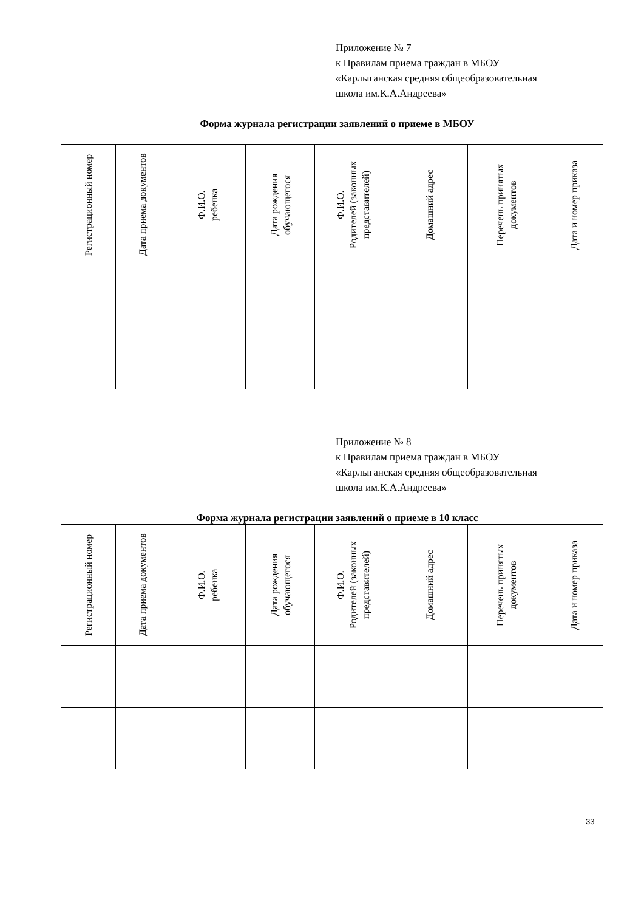Приложение № 7
к Правилам приема граждан в МБОУ
«Карлыганская средняя общеобразовательная
школа им.К.А.Андреева»
Форма журнала регистрации заявлений о приеме в МБОУ
| Регистрационный номер | Дата приема документов | Ф.И.О. ребенка | Дата рождения обучающегося | Ф.И.О. Родителей (законных представителей) | Домашний адрес | Перечень принятых документов | Дата и номер приказа |
| --- | --- | --- | --- | --- | --- | --- | --- |
Приложение № 8
к Правилам приема граждан в МБОУ
«Карлыганская средняя общеобразовательная
школа им.К.А.Андреева»
Форма журнала регистрации заявлений о приеме в 10 класс
| Регистрационный номер | Дата приема документов | Ф.И.О. ребенка | Дата рождения обучающегося | Ф.И.О. Родителей (законных представителей) | Домашний адрес | Перечень принятых документов | Дата и номер приказа |
| --- | --- | --- | --- | --- | --- | --- | --- |
33